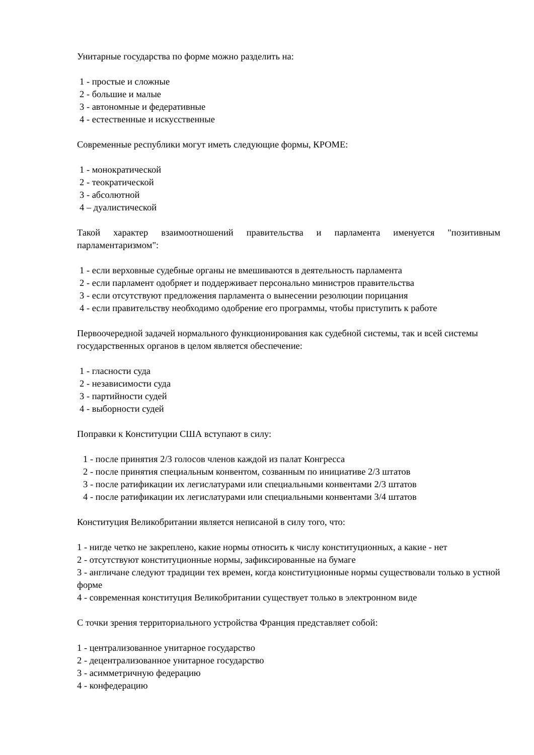Унитарные государства по форме можно разделить на:
1 - простые и сложные
2 - большие и малые
3 - автономные и федеративные
4 - естественные и искусственные
Современные республики могут иметь следующие формы, КРОМЕ:
1 - монократической
2 - теократической
3 - абсолютной
4 – дуалистической
Такой характер взаимоотношений правительства и парламента именуется "позитивным парламентаризмом":
1 - если верховные судебные органы не вмешиваются в деятельность парламента
2 - если парламент одобряет и поддерживает персонально министров правительства
3 - если отсутствуют предложения парламента о вынесении резолюции порицания
4 - если правительству необходимо одобрение его программы, чтобы приступить к работе
Первоочередной задачей нормального функционирования как судебной системы, так и всей системы государственных органов в целом является обеспечение:
1 - гласности суда
2 - независимости суда
3 - партийности судей
4 - выборности судей
Поправки к Конституции США вступают в силу:
1 - после принятия 2/3 голосов членов каждой из палат Конгресса
2 - после принятия специальным конвентом, созванным по инициативе 2/3 штатов
3 - после ратификации их легислатурами или специальными конвентами 2/3 штатов
4 - после ратификации их легислатурами или специальными конвентами 3/4 штатов
Конституция Великобритании является неписаной в силу того, что:
1 - нигде четко не закреплено, какие нормы относить к числу конституционных, а какие - нет
2 - отсутствуют конституционные нормы, зафиксированные на бумаге
3 - англичане следуют традиции тех времен, когда конституционные нормы существовали только в устной форме
4 - современная конституция Великобритании существует только в электронном виде
С точки зрения территориального устройства Франция представляет собой:
1 - централизованное унитарное государство
2 - децентрализованное унитарное государство
3 - асимметричную федерацию
4 - конфедерацию